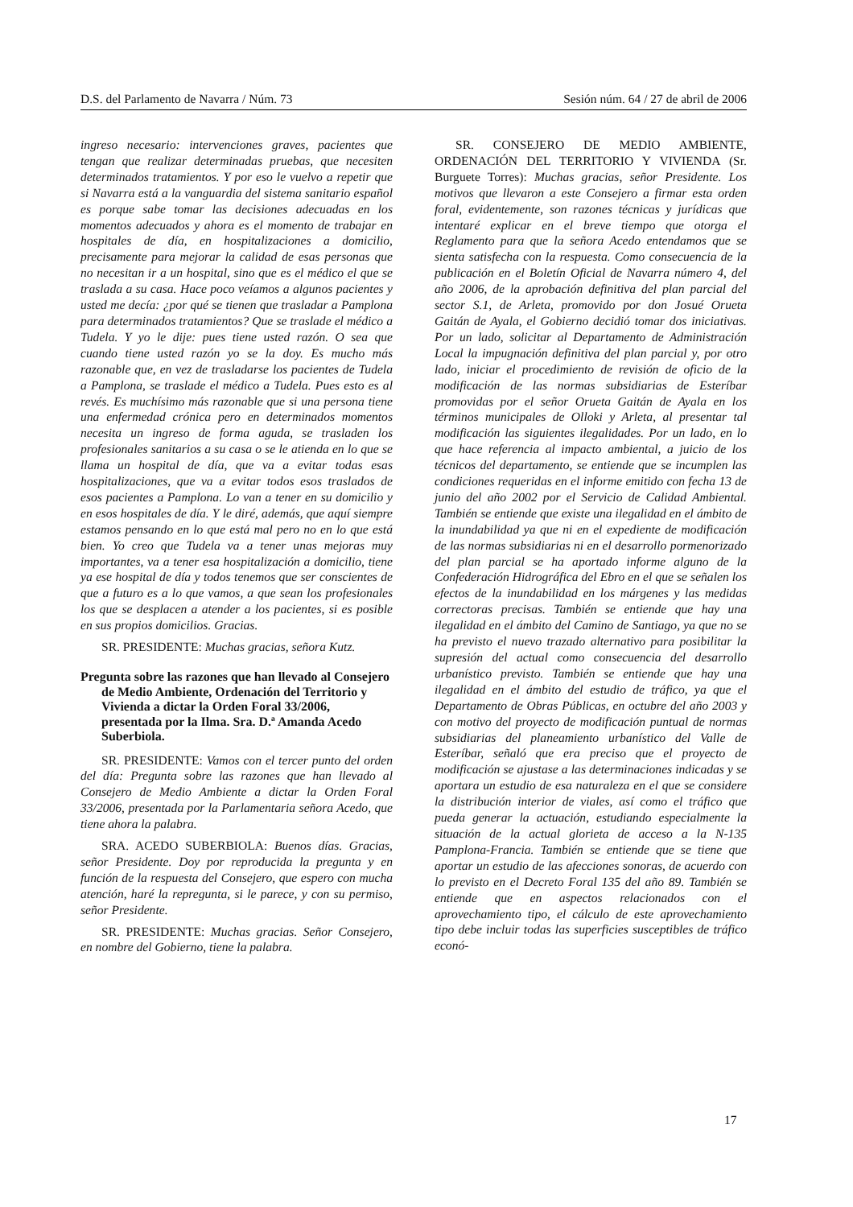D.S. del Parlamento de Navarra / Núm. 73 Sesión núm. 64 / 27 de abril de 2006
ingreso necesario: intervenciones graves, pacientes que tengan que realizar determinadas pruebas, que necesiten determinados tratamientos. Y por eso le vuelvo a repetir que si Navarra está a la vanguardia del sistema sanitario español es porque sabe tomar las decisiones adecuadas en los momentos adecuados y ahora es el momento de trabajar en hospitales de día, en hospitalizaciones a domicilio, precisamente para mejorar la calidad de esas personas que no necesitan ir a un hospital, sino que es el médico el que se traslada a su casa. Hace poco veíamos a algunos pacientes y usted me decía: ¿por qué se tienen que trasladar a Pamplona para determinados tratamientos? Que se traslade el médico a Tudela. Y yo le dije: pues tiene usted razón. O sea que cuando tiene usted razón yo se la doy. Es mucho más razonable que, en vez de trasladarse los pacientes de Tudela a Pamplona, se traslade el médico a Tudela. Pues esto es al revés. Es muchísimo más razonable que si una persona tiene una enfermedad crónica pero en determinados momentos necesita un ingreso de forma aguda, se trasladen los profesionales sanitarios a su casa o se le atienda en lo que se llama un hospital de día, que va a evitar todas esas hospitalizaciones, que va a evitar todos esos traslados de esos pacientes a Pamplona. Lo van a tener en su domicilio y en esos hospitales de día. Y le diré, además, que aquí siempre estamos pensando en lo que está mal pero no en lo que está bien. Yo creo que Tudela va a tener unas mejoras muy importantes, va a tener esa hospitalización a domicilio, tiene ya ese hospital de día y todos tenemos que ser conscientes de que a futuro es a lo que vamos, a que sean los profesionales los que se desplacen a atender a los pacientes, si es posible en sus propios domicilios. Gracias.
SR. PRESIDENTE: Muchas gracias, señora Kutz.
Pregunta sobre las razones que han llevado al Consejero de Medio Ambiente, Ordenación del Territorio y Vivienda a dictar la Orden Foral 33/2006, presentada por la Ilma. Sra. D.ª Amanda Acedo Suberbiola.
SR. PRESIDENTE: Vamos con el tercer punto del orden del día: Pregunta sobre las razones que han llevado al Consejero de Medio Ambiente a dictar la Orden Foral 33/2006, presentada por la Parlamentaria señora Acedo, que tiene ahora la palabra.
SRA. ACEDO SUBERBIOLA: Buenos días. Gracias, señor Presidente. Doy por reproducida la pregunta y en función de la respuesta del Consejero, que espero con mucha atención, haré la repregunta, si le parece, y con su permiso, señor Presidente.
SR. PRESIDENTE: Muchas gracias. Señor Consejero, en nombre del Gobierno, tiene la palabra.
SR. CONSEJERO DE MEDIO AMBIENTE, ORDENACIÓN DEL TERRITORIO Y VIVIENDA (Sr. Burguete Torres): Muchas gracias, señor Presidente. Los motivos que llevaron a este Consejero a firmar esta orden foral, evidentemente, son razones técnicas y jurídicas que intentaré explicar en el breve tiempo que otorga el Reglamento para que la señora Acedo entendamos que se sienta satisfecha con la respuesta. Como consecuencia de la publicación en el Boletín Oficial de Navarra número 4, del año 2006, de la aprobación definitiva del plan parcial del sector S.1, de Arleta, promovido por don Josué Orueta Gaitán de Ayala, el Gobierno decidió tomar dos iniciativas. Por un lado, solicitar al Departamento de Administración Local la impugnación definitiva del plan parcial y, por otro lado, iniciar el procedimiento de revisión de oficio de la modificación de las normas subsidiarias de Esteríbar promovidas por el señor Orueta Gaitán de Ayala en los términos municipales de Olloki y Arleta, al presentar tal modificación las siguientes ilegalidades. Por un lado, en lo que hace referencia al impacto ambiental, a juicio de los técnicos del departamento, se entiende que se incumplen las condiciones requeridas en el informe emitido con fecha 13 de junio del año 2002 por el Servicio de Calidad Ambiental. También se entiende que existe una ilegalidad en el ámbito de la inundabilidad ya que ni en el expediente de modificación de las normas subsidiarias ni en el desarrollo pormenorizado del plan parcial se ha aportado informe alguno de la Confederación Hidrográfica del Ebro en el que se señalen los efectos de la inundabilidad en los márgenes y las medidas correctoras precisas. También se entiende que hay una ilegalidad en el ámbito del Camino de Santiago, ya que no se ha previsto el nuevo trazado alternativo para posibilitar la supresión del actual como consecuencia del desarrollo urbanístico previsto. También se entiende que hay una ilegalidad en el ámbito del estudio de tráfico, ya que el Departamento de Obras Públicas, en octubre del año 2003 y con motivo del proyecto de modificación puntual de normas subsidiarias del planeamiento urbanístico del Valle de Esteríbar, señaló que era preciso que el proyecto de modificación se ajustase a las determinaciones indicadas y se aportara un estudio de esa naturaleza en el que se considere la distribución interior de viales, así como el tráfico que pueda generar la actuación, estudiando especialmente la situación de la actual glorieta de acceso a la N-135 Pamplona-Francia. También se entiende que se tiene que aportar un estudio de las afecciones sonoras, de acuerdo con lo previsto en el Decreto Foral 135 del año 89. También se entiende que en aspectos relacionados con el aprovechamiento tipo, el cálculo de este aprovechamiento tipo debe incluir todas las superficies susceptibles de tráfico econó-
17